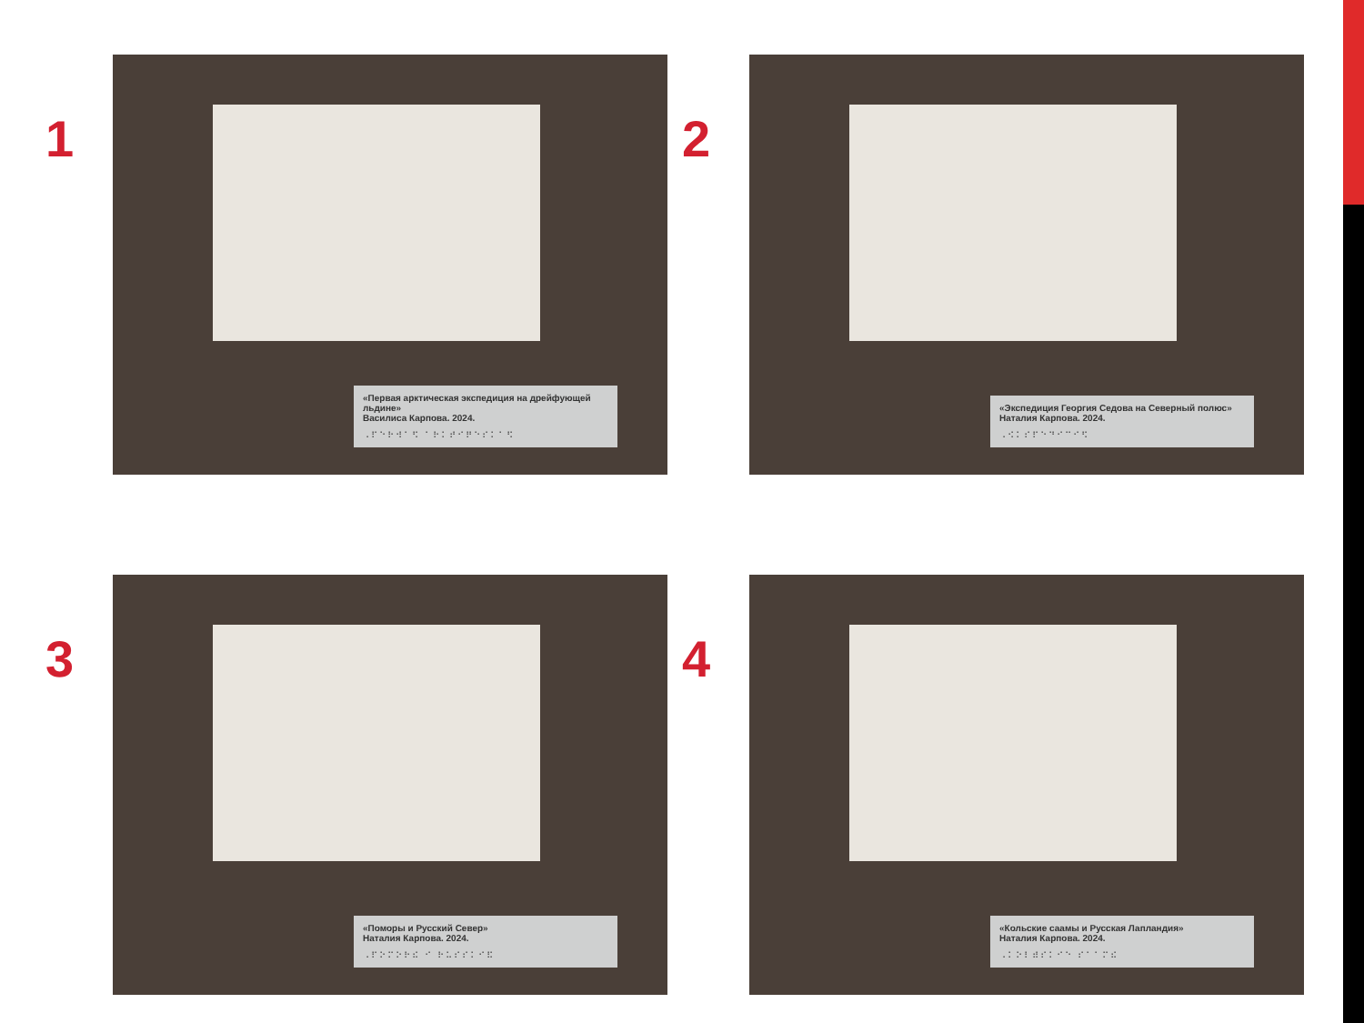1
«Первая арктическая экспедиция на дрейфующей льдине»
Василиса Карпова. 2024.
⠠⠏⠑⠗⠺⠁⠫ ⠁⠗⠅⠞⠊⠟⠑⠎⠅⠁⠫
2
«Экспедиция Георгия Седова на Северный полюс»
Наталия Карпова. 2024.
⠠⠪⠅⠎⠏⠑⠙⠊⠉⠊⠫
3
«Поморы и Русский Север»
Наталия Карпова. 2024.
⠠⠏⠕⠍⠕⠗⠮ ⠊ ⠗⠥⠎⠎⠅⠊⠯
4
«Кольские саамы и Русская Лапландия»
Наталия Карпова. 2024.
⠠⠅⠕⠇⠾⠎⠅⠊⠑ ⠎⠁⠁⠍⠮